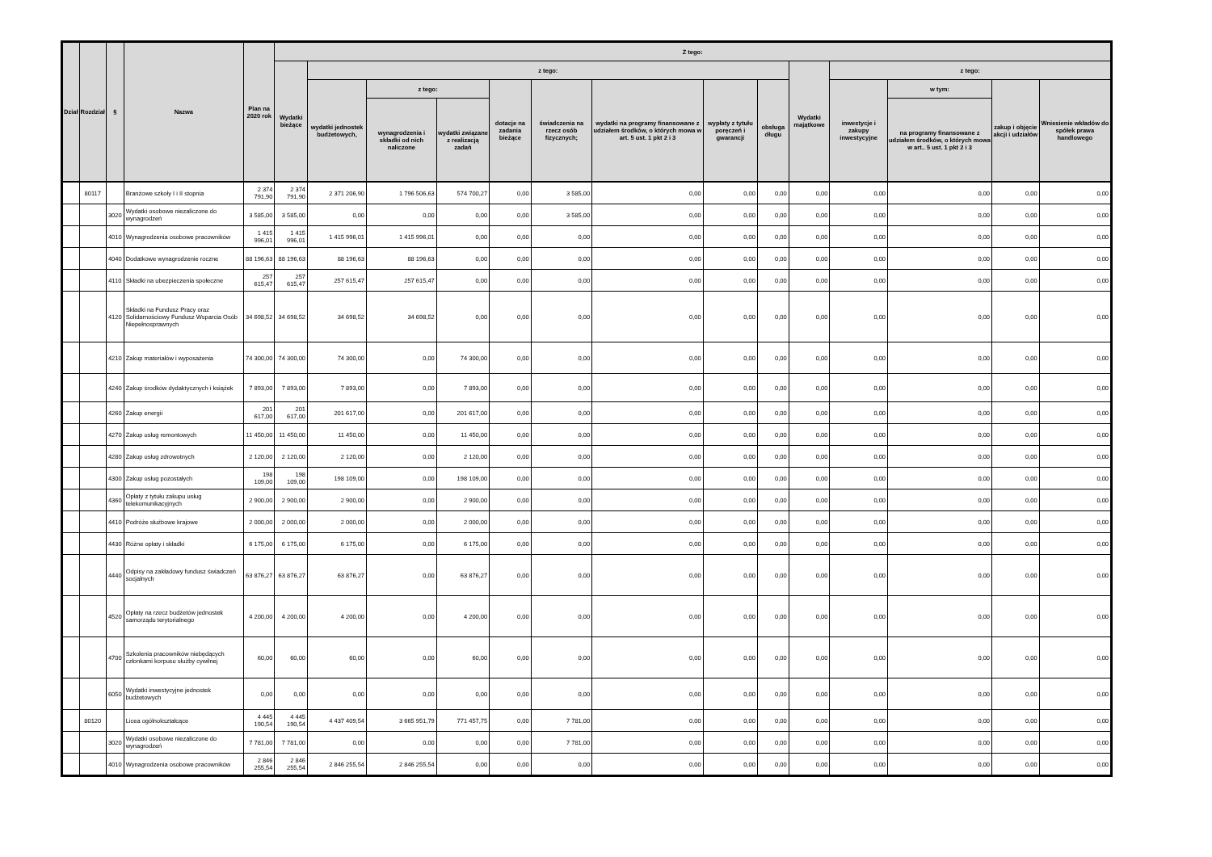| Dział | Rozdział | § | Nazwa | Plan na 2020 rok | Z tego: | | | | | | | | | | | | | |
| --- | --- | --- | --- | --- | --- | --- | --- | --- | --- | --- | --- | --- | --- | --- | --- | --- | --- | --- |
| | | | | | Wydatki bieżące | z tego: | | | | | | | | Wydatki majątkowe | z tego: | | | |
| | | | | | | wydatki jednostek budżetowych, | z tego: | | dotacje na zadania bieżące | świadczenia na rzecz osób fizycznych; | wydatki na programy finansowane z udziałem środków, o których mowa w art. 5 ust. 1 pkt 2 i 3 | wypłaty z tytułu poręczeń i gwarancji | obsługa długu | | inwestycje i zakupy inwestycyjne | w tym: | zakup i objęcie akcji i udziałów | Wniesienie wkładów do spółek prawa handlowego |
| | | | | | | | wynagrodzenia i składki od nich naliczone | wydatki związane z realizacją zadań | | | | | | | | na programy finansowane z udziałem środków, o których mowa w art.. 5 ust. 1 pkt 2 i 3 | | |
| | 80117 | | Branżowe szkoły I i II stopnia | 2 374 791,90 | 2 374 791,90 | 2 371 206,90 | 1 796 506,63 | 574 700,27 | 0,00 | 3 585,00 | 0,00 | 0,00 | 0,00 | 0,00 | 0,00 | 0,00 | 0,00 | 0,00 |
| | | 3020 | Wydatki osobowe niezaliczone do wynagrodzeń | 3 585,00 | 3 585,00 | 0,00 | 0,00 | 0,00 | 0,00 | 3 585,00 | 0,00 | 0,00 | 0,00 | 0,00 | 0,00 | 0,00 | 0,00 | 0,00 |
| | | 4010 | Wynagrodzenia osobowe pracowników | 1 415 996,01 | 1 415 996,01 | 1 415 996,01 | 1 415 996,01 | 0,00 | 0,00 | 0,00 | 0,00 | 0,00 | 0,00 | 0,00 | 0,00 | 0,00 | 0,00 | 0,00 |
| | | 4040 | Dodatkowe wynagrodzenie roczne | 88 196,63 | 88 196,63 | 88 196,63 | 88 196,63 | 0,00 | 0,00 | 0,00 | 0,00 | 0,00 | 0,00 | 0,00 | 0,00 | 0,00 | 0,00 | 0,00 |
| | | 4110 | Składki na ubezpieczenia społeczne | 257 615,47 | 257 615,47 | 257 615,47 | 257 615,47 | 0,00 | 0,00 | 0,00 | 0,00 | 0,00 | 0,00 | 0,00 | 0,00 | 0,00 | 0,00 | 0,00 |
| | | 4120 | Składki na Fundusz Pracy oraz Solidarnościowy Fundusz Wsparcia Osób Niepełnosprawnych | 34 698,52 | 34 698,52 | 34 698,52 | 34 698,52 | 0,00 | 0,00 | 0,00 | 0,00 | 0,00 | 0,00 | 0,00 | 0,00 | 0,00 | 0,00 | 0,00 |
| | | 4210 | Zakup materiałów i wyposażenia | 74 300,00 | 74 300,00 | 74 300,00 | 0,00 | 74 300,00 | 0,00 | 0,00 | 0,00 | 0,00 | 0,00 | 0,00 | 0,00 | 0,00 | 0,00 | 0,00 |
| | | 4240 | Zakup środków dydaktycznych i książek | 7 893,00 | 7 893,00 | 7 893,00 | 0,00 | 7 893,00 | 0,00 | 0,00 | 0,00 | 0,00 | 0,00 | 0,00 | 0,00 | 0,00 | 0,00 | 0,00 |
| | | 4260 | Zakup energii | 201 617,00 | 201 617,00 | 201 617,00 | 0,00 | 201 617,00 | 0,00 | 0,00 | 0,00 | 0,00 | 0,00 | 0,00 | 0,00 | 0,00 | 0,00 | 0,00 |
| | | 4270 | Zakup usług remontowych | 11 450,00 | 11 450,00 | 11 450,00 | 0,00 | 11 450,00 | 0,00 | 0,00 | 0,00 | 0,00 | 0,00 | 0,00 | 0,00 | 0,00 | 0,00 | 0,00 |
| | | 4280 | Zakup usług zdrowotnych | 2 120,00 | 2 120,00 | 2 120,00 | 0,00 | 2 120,00 | 0,00 | 0,00 | 0,00 | 0,00 | 0,00 | 0,00 | 0,00 | 0,00 | 0,00 | 0,00 |
| | | 4300 | Zakup usług pozostałych | 198 109,00 | 198 109,00 | 198 109,00 | 0,00 | 198 109,00 | 0,00 | 0,00 | 0,00 | 0,00 | 0,00 | 0,00 | 0,00 | 0,00 | 0,00 | 0,00 |
| | | 4360 | Opłaty z tytułu zakupu usług telekomunikacyjnych | 2 900,00 | 2 900,00 | 2 900,00 | 0,00 | 2 900,00 | 0,00 | 0,00 | 0,00 | 0,00 | 0,00 | 0,00 | 0,00 | 0,00 | 0,00 | 0,00 |
| | | 4410 | Podróże służbowe krajowe | 2 000,00 | 2 000,00 | 2 000,00 | 0,00 | 2 000,00 | 0,00 | 0,00 | 0,00 | 0,00 | 0,00 | 0,00 | 0,00 | 0,00 | 0,00 | 0,00 |
| | | 4430 | Różne opłaty i składki | 6 175,00 | 6 175,00 | 6 175,00 | 0,00 | 6 175,00 | 0,00 | 0,00 | 0,00 | 0,00 | 0,00 | 0,00 | 0,00 | 0,00 | 0,00 | 0,00 |
| | | 4440 | Odpisy na zakładowy fundusz świadczeń socjalnych | 63 876,27 | 63 876,27 | 63 876,27 | 0,00 | 63 876,27 | 0,00 | 0,00 | 0,00 | 0,00 | 0,00 | 0,00 | 0,00 | 0,00 | 0,00 | 0,00 |
| | | 4520 | Opłaty na rzecz budżetów jednostek samorządu terytorialnego | 4 200,00 | 4 200,00 | 4 200,00 | 0,00 | 4 200,00 | 0,00 | 0,00 | 0,00 | 0,00 | 0,00 | 0,00 | 0,00 | 0,00 | 0,00 | 0,00 |
| | | 4700 | Szkolenia pracowników niebędących członkami korpusu służby cywilnej | 60,00 | 60,00 | 60,00 | 0,00 | 60,00 | 0,00 | 0,00 | 0,00 | 0,00 | 0,00 | 0,00 | 0,00 | 0,00 | 0,00 | 0,00 |
| | | 6050 | Wydatki inwestycyjne jednostek budżetowych | 0,00 | 0,00 | 0,00 | 0,00 | 0,00 | 0,00 | 0,00 | 0,00 | 0,00 | 0,00 | 0,00 | 0,00 | 0,00 | 0,00 | 0,00 |
| | 80120 | | Licea ogólnokształcące | 4 445 190,54 | 4 445 190,54 | 4 437 409,54 | 3 665 951,79 | 771 457,75 | 0,00 | 7 781,00 | 0,00 | 0,00 | 0,00 | 0,00 | 0,00 | 0,00 | 0,00 | 0,00 |
| | | 3020 | Wydatki osobowe niezaliczone do wynagrodzeń | 7 781,00 | 7 781,00 | 0,00 | 0,00 | 0,00 | 0,00 | 7 781,00 | 0,00 | 0,00 | 0,00 | 0,00 | 0,00 | 0,00 | 0,00 | 0,00 |
| | | 4010 | Wynagrodzenia osobowe pracowników | 2 846 255,54 | 2 846 255,54 | 2 846 255,54 | 2 846 255,54 | 0,00 | 0,00 | 0,00 | 0,00 | 0,00 | 0,00 | 0,00 | 0,00 | 0,00 | 0,00 | 0,00 |